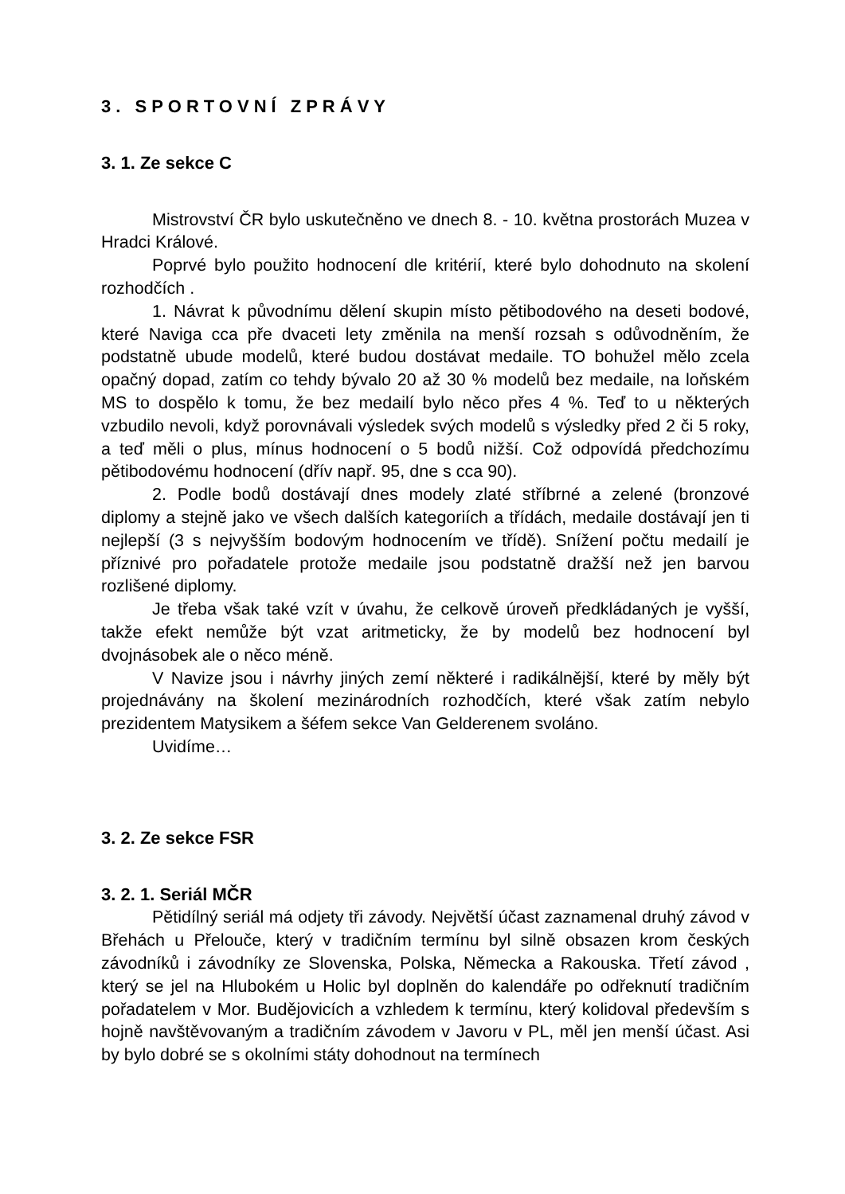3. SPORTOVNÍ ZPRÁVY
3. 1. Ze sekce C
Mistrovství ČR bylo uskutečněno ve dnech 8. - 10. května prostorách Muzea v Hradci Králové.
Poprvé bylo použito hodnocení dle kritérií, které bylo dohodnuto na skolení rozhodčích .
1. Návrat k původnímu dělení skupin místo pětibodového na deseti bodové, které Naviga cca pře dvaceti lety změnila na menší rozsah s odůvodněním, že podstatně ubude modelů, které budou dostávat medaile. TO bohužel mělo zcela opačný dopad, zatím co tehdy bývalo 20 až 30 % modelů bez medaile, na loňském MS to dospělo k tomu, že bez medailí bylo něco přes 4 %. Teď to u některých vzbudilo nevoli, když porovnávali výsledek svých modelů s výsledky před 2 či 5 roky, a teď měli o plus, mínus hodnocení o 5 bodů nižší. Což odpovídá předchozímu pětibodovému hodnocení (dřív např. 95, dne s cca 90).
2. Podle bodů dostávají dnes modely zlaté stříbrné a zelené (bronzové diplomy a stejně jako ve všech dalších kategoriích a třídách, medaile dostávají jen ti nejlepší (3 s nejvyšším bodovým hodnocením ve třídě). Snížení počtu medailí je příznivé pro pořadatele protože medaile jsou podstatně dražší než jen barvou rozlišené diplomy.
Je třeba však také vzít v úvahu, že celkově úroveň předkládaných je vyšší, takže efekt nemůže být vzat aritmeticky, že by modelů bez hodnocení byl dvojnásobek ale o něco méně.
V Navize jsou i návrhy jiných zemí některé i radikálnější, které by měly být projednávány na školení mezinárodních rozhodčích, které však zatím nebylo prezidentem Matysikem a šéfem sekce Van Gelderenem svoláno.
Uvidíme…
3. 2. Ze sekce FSR
3. 2. 1. Seriál MČR
Pětidílný seriál má odjety tři závody. Největší účast zaznamenal druhý závod v Břehách u Přelouče, který v tradičním termínu byl silně obsazen krom českých závodníků i závodníky ze Slovenska, Polska, Německa a Rakouska. Třetí závod , který se jel na Hlubokém u Holic byl doplněn do kalendáře po odřeknutí tradičním pořadatelem v Mor. Budějovicích a vzhledem k termínu, který kolidoval především s hojně navštěvovaným a tradičním závodem v Javoru v PL, měl jen menší účast. Asi by bylo dobré se s okolními státy dohodnout na termínech